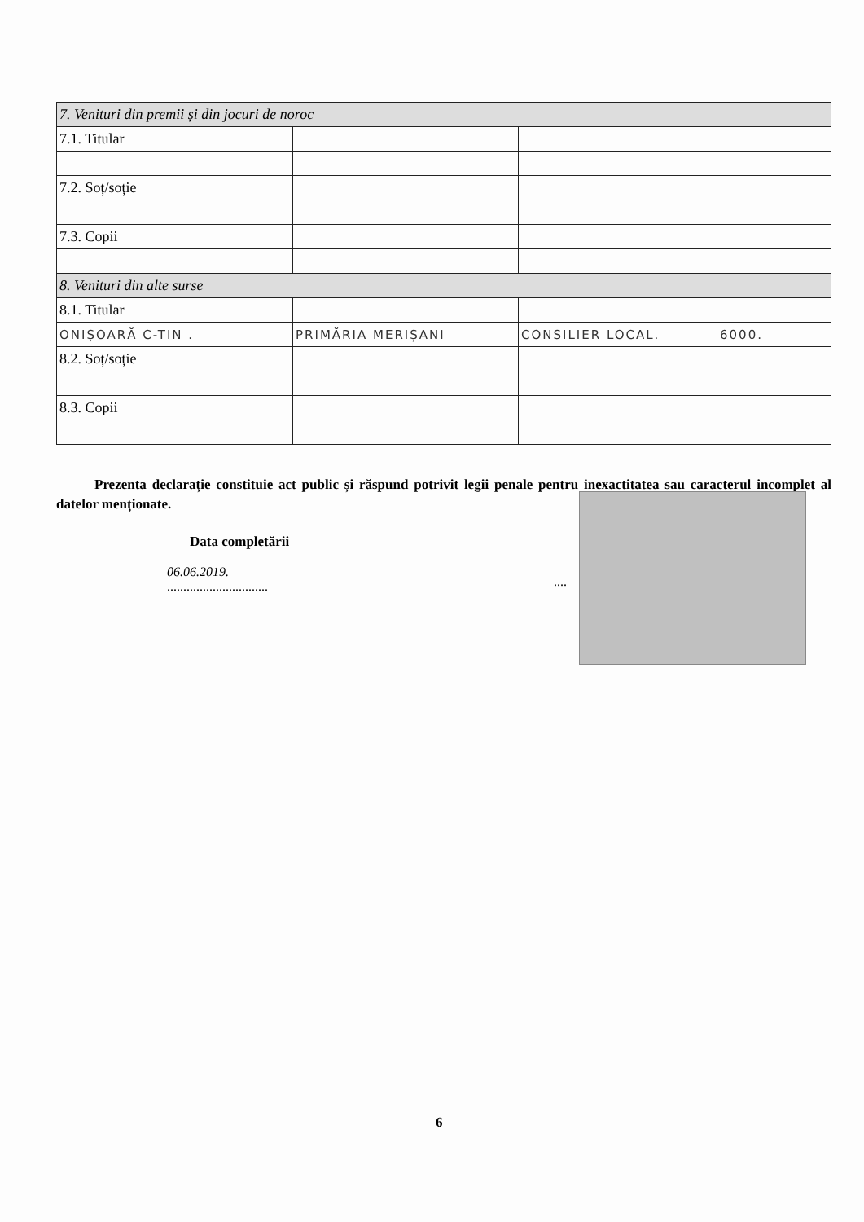| 7. Venituri din premii și din jocuri de noroc | | | |
| 7.1. Titular | | | |
| 7.2. Soț/soție | | | |
| 7.3. Copii | | | |
| 8. Venituri din alte surse | | | |
| 8.1. Titular | | | |
| ONIȘOARĂ C-TIN . | PRIMĂRIA MERIȘANI | CONSILIER LOCAL. | 6000. |
| 8.2. Soț/soție | | | |
| 8.3. Copii | | | |
Prezenta declarație constituie act public și răspund potrivit legii penale pentru inexactitatea sau caracterul incomplet al datelor menționate.
Data completării
06.06.2019.
...............................
....
6